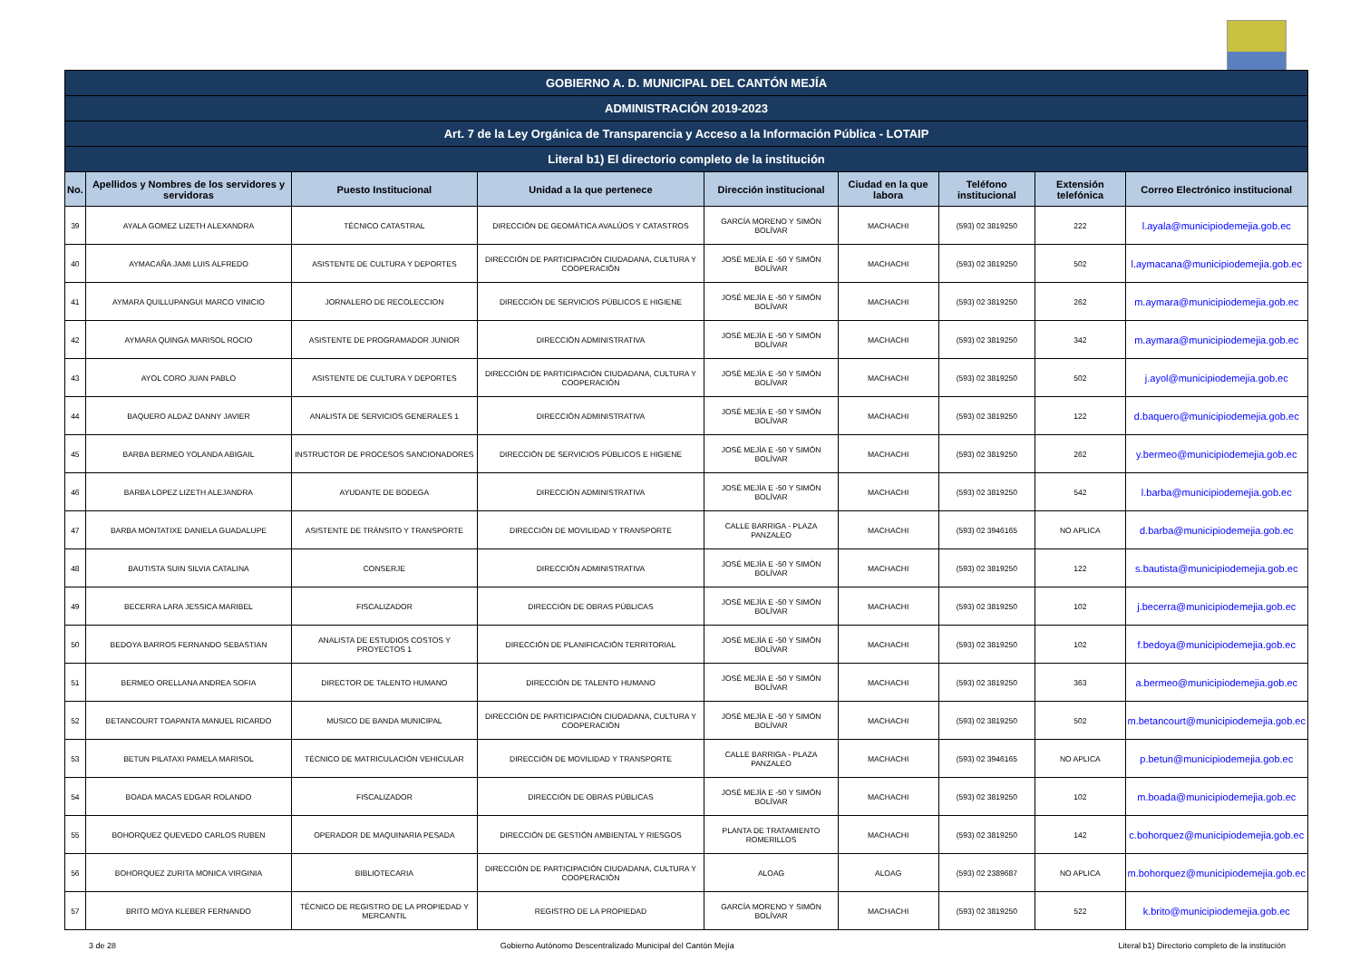| GOBIERNO A. D. MUNICIPAL DEL CANTÓN MEJÍA | | | | | | | | |
| ADMINISTRACIÓN 2019-2023 | | | | | | | | |
| Art. 7 de la Ley Orgánica de Transparencia y Acceso a la Información Pública - LOTAIP | | | | | | | | |
| Literal b1) El directorio completo de la institución | | | | | | | | |
| No. | Apellidos y Nombres de los servidores y servidoras | Puesto Institucional | Unidad a la que pertenece | Dirección institucional | Ciudad en la que labora | Teléfono institucional | Extensión telefónica | Correo Electrónico institucional |
| 39 | AYALA GOMEZ LIZETH ALEXANDRA | TÉCNICO CATASTRAL | DIRECCIÓN DE GEOMÁTICA AVALÚOS Y CATASTROS | GARCÍA MORENO Y SIMÓN BOLÍVAR | MACHACHI | (593) 02 3819250 | 222 | l.ayala@municipiodemejia.gob.ec |
| 40 | AYMACAÑA JAMI LUIS ALFREDO | ASISTENTE DE CULTURA Y DEPORTES | DIRECCIÓN DE PARTICIPACIÓN CIUDADANA, CULTURA Y COOPERACIÓN | JOSÉ MEJÍA E -50 Y SIMÓN BOLÍVAR | MACHACHI | (593) 02 3819250 | 502 | l.aymacana@municipiodemejia.gob.ec |
| 41 | AYMARA QUILLUPANGUI MARCO VINICIO | JORNALERO DE RECOLECCION | DIRECCIÓN DE SERVICIOS PÚBLICOS E HIGIENE | JOSÉ MEJÍA E -50 Y SIMÓN BOLÍVAR | MACHACHI | (593) 02 3819250 | 262 | m.aymara@municipiodemejia.gob.ec |
| 42 | AYMARA QUINGA MARISOL ROCIO | ASISTENTE DE PROGRAMADOR JUNIOR | DIRECCIÓN ADMINISTRATIVA | JOSÉ MEJÍA E -50 Y SIMÓN BOLÍVAR | MACHACHI | (593) 02 3819250 | 342 | m.aymara@municipiodemejia.gob.ec |
| 43 | AYOL CORO JUAN PABLO | ASISTENTE DE CULTURA Y DEPORTES | DIRECCIÓN DE PARTICIPACIÓN CIUDADANA, CULTURA Y COOPERACIÓN | JOSÉ MEJÍA E -50 Y SIMÓN BOLÍVAR | MACHACHI | (593) 02 3819250 | 502 | j.ayol@municipiodemejia.gob.ec |
| 44 | BAQUERO ALDAZ DANNY JAVIER | ANALISTA DE SERVICIOS GENERALES 1 | DIRECCIÓN ADMINISTRATIVA | JOSÉ MEJÍA E -50 Y SIMÓN BOLÍVAR | MACHACHI | (593) 02 3819250 | 122 | d.baquero@municipiodemejia.gob.ec |
| 45 | BARBA BERMEO YOLANDA ABIGAIL | INSTRUCTOR DE PROCESOS SANCIONADORES | DIRECCIÓN DE SERVICIOS PÚBLICOS E HIGIENE | JOSÉ MEJÍA E -50 Y SIMÓN BOLÍVAR | MACHACHI | (593) 02 3819250 | 262 | y.bermeo@municipiodemejia.gob.ec |
| 46 | BARBA LOPEZ LIZETH ALEJANDRA | AYUDANTE DE BODEGA | DIRECCIÓN ADMINISTRATIVA | JOSÉ MEJÍA E -50 Y SIMÓN BOLÍVAR | MACHACHI | (593) 02 3819250 | 542 | l.barba@municipiodemejia.gob.ec |
| 47 | BARBA MONTATIXE DANIELA GUADALUPE | ASISTENTE DE TRÁNSITO Y TRANSPORTE | DIRECCIÓN DE MOVILIDAD Y TRANSPORTE | CALLE BARRIGA - PLAZA PANZALEO | MACHACHI | (593) 02 3946165 | NO APLICA | d.barba@municipiodemejia.gob.ec |
| 48 | BAUTISTA SUIN SILVIA CATALINA | CONSERJE | DIRECCIÓN ADMINISTRATIVA | JOSÉ MEJÍA E -50 Y SIMÓN BOLÍVAR | MACHACHI | (593) 02 3819250 | 122 | s.bautista@municipiodemejia.gob.ec |
| 49 | BECERRA LARA JESSICA MARIBEL | FISCALIZADOR | DIRECCIÓN DE OBRAS PÚBLICAS | JOSÉ MEJÍA E -50 Y SIMÓN BOLÍVAR | MACHACHI | (593) 02 3819250 | 102 | j.becerra@municipiodemejia.gob.ec |
| 50 | BEDOYA BARROS FERNANDO SEBASTIAN | ANALISTA DE ESTUDIOS COSTOS Y PROYECTOS 1 | DIRECCIÓN DE PLANIFICACIÓN TERRITORIAL | JOSÉ MEJÍA E -50 Y SIMÓN BOLÍVAR | MACHACHI | (593) 02 3819250 | 102 | f.bedoya@municipiodemejia.gob.ec |
| 51 | BERMEO ORELLANA ANDREA SOFIA | DIRECTOR DE TALENTO HUMANO | DIRECCIÓN DE TALENTO HUMANO | JOSÉ MEJÍA E -50 Y SIMÓN BOLÍVAR | MACHACHI | (593) 02 3819250 | 363 | a.bermeo@municipiodemejia.gob.ec |
| 52 | BETANCOURT TOAPANTA MANUEL RICARDO | MUSICO DE BANDA MUNICIPAL | DIRECCIÓN DE PARTICIPACIÓN CIUDADANA, CULTURA Y COOPERACIÓN | JOSÉ MEJÍA E -50 Y SIMÓN BOLÍVAR | MACHACHI | (593) 02 3819250 | 502 | m.betancourt@municipiodemejia.gob.ec |
| 53 | BETUN PILATAXI PAMELA MARISOL | TÉCNICO DE MATRICULACIÓN VEHICULAR | DIRECCIÓN DE MOVILIDAD Y TRANSPORTE | CALLE BARRIGA - PLAZA PANZALEO | MACHACHI | (593) 02 3946165 | NO APLICA | p.betun@municipiodemejia.gob.ec |
| 54 | BOADA MACAS EDGAR ROLANDO | FISCALIZADOR | DIRECCIÓN DE OBRAS PÚBLICAS | JOSÉ MEJÍA E -50 Y SIMÓN BOLÍVAR | MACHACHI | (593) 02 3819250 | 102 | m.boada@municipiodemejia.gob.ec |
| 55 | BOHORQUEZ QUEVEDO CARLOS RUBEN | OPERADOR DE MAQUINARIA PESADA | DIRECCIÓN DE GESTIÓN AMBIENTAL Y RIESGOS | PLANTA DE TRATAMIENTO ROMERILLOS | MACHACHI | (593) 02 3819250 | 142 | c.bohorquez@municipiodemejia.gob.ec |
| 56 | BOHORQUEZ ZURITA MONICA VIRGINIA | BIBLIOTECARIA | DIRECCIÓN DE PARTICIPACIÓN CIUDADANA, CULTURA Y COOPERACIÓN | ALOAG | ALOAG | (593) 02 2389687 | NO APLICA | m.bohorquez@municipiodemejia.gob.ec |
| 57 | BRITO MOYA KLEBER FERNANDO | TÉCNICO DE REGISTRO DE LA PROPIEDAD Y MERCANTIL | REGISTRO DE LA PROPIEDAD | GARCÍA MORENO Y SIMÓN BOLÍVAR | MACHACHI | (593) 02 3819250 | 522 | k.brito@municipiodemejia.gob.ec |
3 de 28 Gobierno Autónomo Descentralizado Municipal del Cantón Mejía Literal b1) Directorio completo de la institución